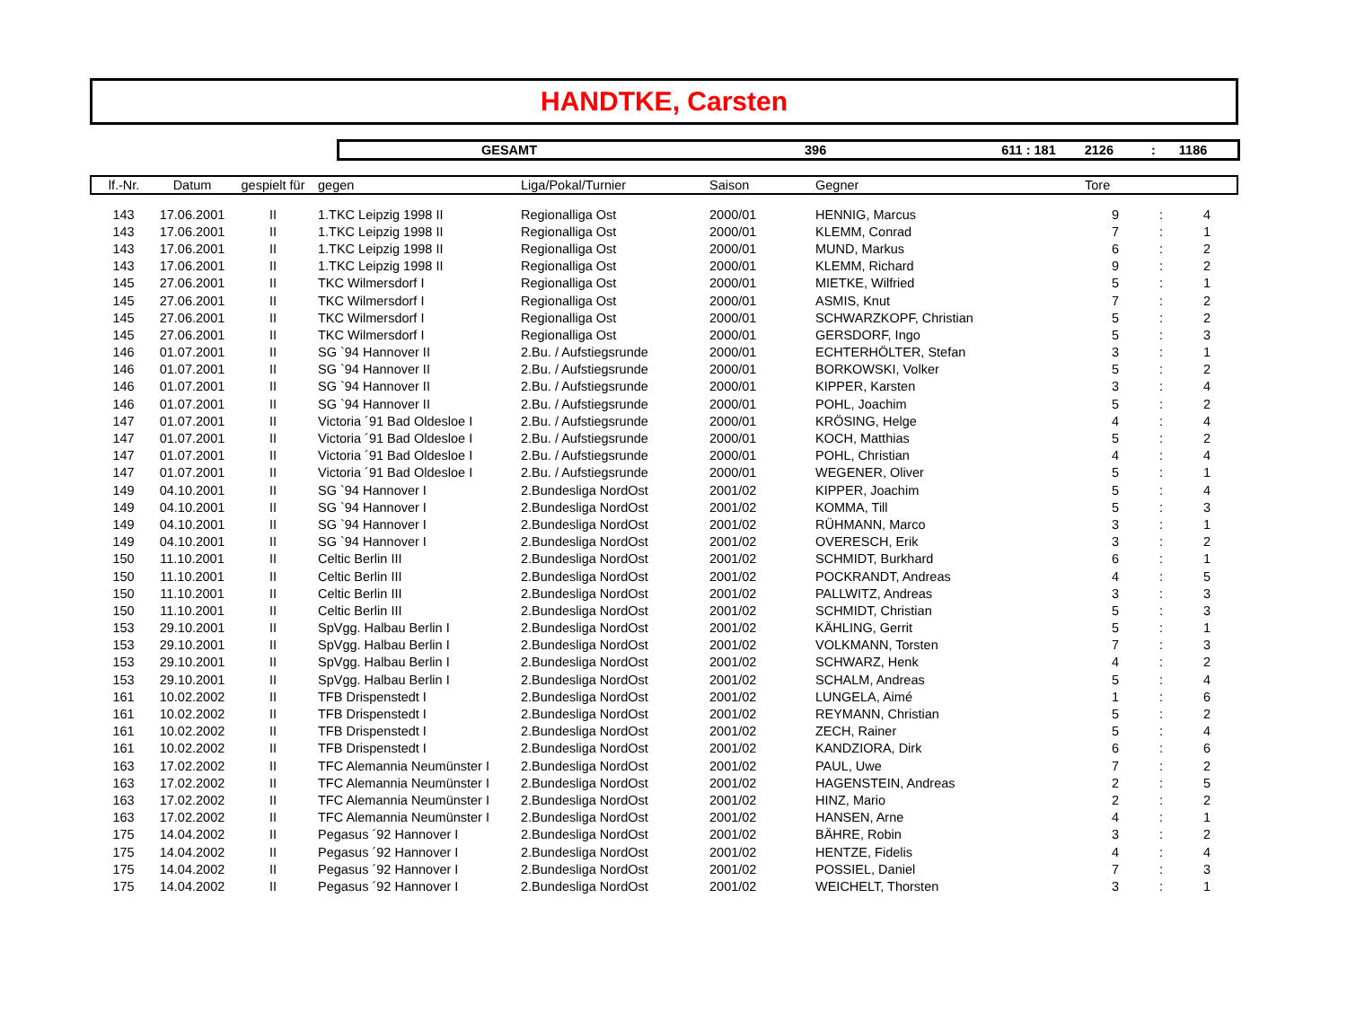HANDTKE, Carsten
GESAMT 396 611 : 181 2126: 1186
| lf.-Nr. | Datum | gespielt für | gegen | Liga/Pokal/Turnier | Saison | Gegner | Tore | | |
| --- | --- | --- | --- | --- | --- | --- | --- | --- | --- |
| 143 | 17.06.2001 | II | 1.TKC Leipzig 1998 II | Regionalliga Ost | 2000/01 | HENNIG, Marcus | 9 | : | 4 |
| 143 | 17.06.2001 | II | 1.TKC Leipzig 1998 II | Regionalliga Ost | 2000/01 | KLEMM, Conrad | 7 | : | 1 |
| 143 | 17.06.2001 | II | 1.TKC Leipzig 1998 II | Regionalliga Ost | 2000/01 | MUND, Markus | 6 | : | 2 |
| 143 | 17.06.2001 | II | 1.TKC Leipzig 1998 II | Regionalliga Ost | 2000/01 | KLEMM, Richard | 9 | : | 2 |
| 145 | 27.06.2001 | II | TKC Wilmersdorf I | Regionalliga Ost | 2000/01 | MIETKE, Wilfried | 5 | : | 1 |
| 145 | 27.06.2001 | II | TKC Wilmersdorf I | Regionalliga Ost | 2000/01 | ASMIS, Knut | 7 | : | 2 |
| 145 | 27.06.2001 | II | TKC Wilmersdorf I | Regionalliga Ost | 2000/01 | SCHWARZKOPF, Christian | 5 | : | 2 |
| 145 | 27.06.2001 | II | TKC Wilmersdorf I | Regionalliga Ost | 2000/01 | GERSDORF, Ingo | 5 | : | 3 |
| 146 | 01.07.2001 | II | SG `94 Hannover II | 2.Bu. / Aufstiegsrunde | 2000/01 | ECHTERHÖLTER, Stefan | 3 | : | 1 |
| 146 | 01.07.2001 | II | SG `94 Hannover II | 2.Bu. / Aufstiegsrunde | 2000/01 | BORKOWSKI, Volker | 5 | : | 2 |
| 146 | 01.07.2001 | II | SG `94 Hannover II | 2.Bu. / Aufstiegsrunde | 2000/01 | KIPPER, Karsten | 3 | : | 4 |
| 146 | 01.07.2001 | II | SG `94 Hannover II | 2.Bu. / Aufstiegsrunde | 2000/01 | POHL, Joachim | 5 | : | 2 |
| 147 | 01.07.2001 | II | Victoria ´91 Bad Oldesloe I | 2.Bu. / Aufstiegsrunde | 2000/01 | KRÖSING, Helge | 4 | : | 4 |
| 147 | 01.07.2001 | II | Victoria ´91 Bad Oldesloe I | 2.Bu. / Aufstiegsrunde | 2000/01 | KOCH, Matthias | 5 | : | 2 |
| 147 | 01.07.2001 | II | Victoria ´91 Bad Oldesloe I | 2.Bu. / Aufstiegsrunde | 2000/01 | POHL, Christian | 4 | : | 4 |
| 147 | 01.07.2001 | II | Victoria ´91 Bad Oldesloe I | 2.Bu. / Aufstiegsrunde | 2000/01 | WEGENER, Oliver | 5 | : | 1 |
| 149 | 04.10.2001 | II | SG `94 Hannover I | 2.Bundesliga NordOst | 2001/02 | KIPPER, Joachim | 5 | : | 4 |
| 149 | 04.10.2001 | II | SG `94 Hannover I | 2.Bundesliga NordOst | 2001/02 | KOMMA, Till | 5 | : | 3 |
| 149 | 04.10.2001 | II | SG `94 Hannover I | 2.Bundesliga NordOst | 2001/02 | RÜHMANN, Marco | 3 | : | 1 |
| 149 | 04.10.2001 | II | SG `94 Hannover I | 2.Bundesliga NordOst | 2001/02 | OVERESCH, Erik | 3 | : | 2 |
| 150 | 11.10.2001 | II | Celtic Berlin III | 2.Bundesliga NordOst | 2001/02 | SCHMIDT, Burkhard | 6 | : | 1 |
| 150 | 11.10.2001 | II | Celtic Berlin III | 2.Bundesliga NordOst | 2001/02 | POCKRANDT, Andreas | 4 | : | 5 |
| 150 | 11.10.2001 | II | Celtic Berlin III | 2.Bundesliga NordOst | 2001/02 | PALLWITZ, Andreas | 3 | : | 3 |
| 150 | 11.10.2001 | II | Celtic Berlin III | 2.Bundesliga NordOst | 2001/02 | SCHMIDT, Christian | 5 | : | 3 |
| 153 | 29.10.2001 | II | SpVgg. Halbau Berlin I | 2.Bundesliga NordOst | 2001/02 | KÄHLING, Gerrit | 5 | : | 1 |
| 153 | 29.10.2001 | II | SpVgg. Halbau Berlin I | 2.Bundesliga NordOst | 2001/02 | VOLKMANN, Torsten | 7 | : | 3 |
| 153 | 29.10.2001 | II | SpVgg. Halbau Berlin I | 2.Bundesliga NordOst | 2001/02 | SCHWARZ, Henk | 4 | : | 2 |
| 153 | 29.10.2001 | II | SpVgg. Halbau Berlin I | 2.Bundesliga NordOst | 2001/02 | SCHALM, Andreas | 5 | : | 4 |
| 161 | 10.02.2002 | II | TFB Drispenstedt I | 2.Bundesliga NordOst | 2001/02 | LUNGELA, Aimé | 1 | : | 6 |
| 161 | 10.02.2002 | II | TFB Drispenstedt I | 2.Bundesliga NordOst | 2001/02 | REYMANN, Christian | 5 | : | 2 |
| 161 | 10.02.2002 | II | TFB Drispenstedt I | 2.Bundesliga NordOst | 2001/02 | ZECH, Rainer | 5 | : | 4 |
| 161 | 10.02.2002 | II | TFB Drispenstedt I | 2.Bundesliga NordOst | 2001/02 | KANDZIORA, Dirk | 6 | : | 6 |
| 163 | 17.02.2002 | II | TFC Alemannia Neumünster I | 2.Bundesliga NordOst | 2001/02 | PAUL, Uwe | 7 | : | 2 |
| 163 | 17.02.2002 | II | TFC Alemannia Neumünster I | 2.Bundesliga NordOst | 2001/02 | HAGENSTEIN, Andreas | 2 | : | 5 |
| 163 | 17.02.2002 | II | TFC Alemannia Neumünster I | 2.Bundesliga NordOst | 2001/02 | HINZ, Mario | 2 | : | 2 |
| 163 | 17.02.2002 | II | TFC Alemannia Neumünster I | 2.Bundesliga NordOst | 2001/02 | HANSEN, Arne | 4 | : | 1 |
| 175 | 14.04.2002 | II | Pegasus ´92 Hannover I | 2.Bundesliga NordOst | 2001/02 | BÄHRE, Robin | 3 | : | 2 |
| 175 | 14.04.2002 | II | Pegasus ´92 Hannover I | 2.Bundesliga NordOst | 2001/02 | HENTZE, Fidelis | 4 | : | 4 |
| 175 | 14.04.2002 | II | Pegasus ´92 Hannover I | 2.Bundesliga NordOst | 2001/02 | POSSIEL, Daniel | 7 | : | 3 |
| 175 | 14.04.2002 | II | Pegasus ´92 Hannover I | 2.Bundesliga NordOst | 2001/02 | WEICHELT, Thorsten | 3 | : | 1 |